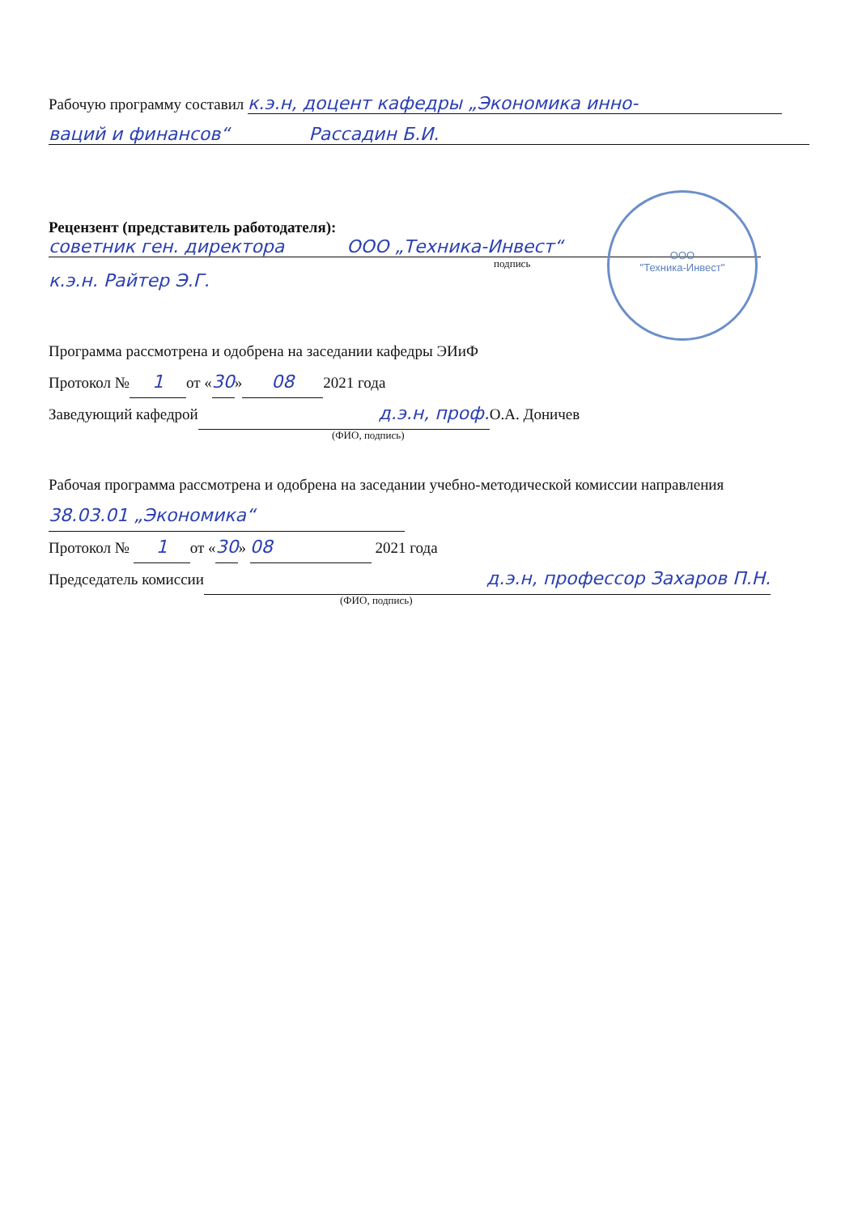Рабочую программу составил к.э.н, доцент кафедры „Экономика инно-
ваций и финансов“ Рассадин Б.И.
Рецензент (представитель работодателя):
советник ген. директора ООО „Техника-Инвест“
подпись
к.э.н. Райтер Э.Г.
ООО
"Техника-Инвест"
Программа рассмотрена и одобрена на заседании кафедры ЭИиФ
Протокол № 1 от «30» 08 2021 года
Заведующий кафедрой д.э.н, проф. О.А. Доничев
(ФИО, подпись)
Рабочая программа рассмотрена и одобрена на заседании учебно-методической комиссии направления
38.03.01 „Экономика“
Протокол № 1 от «30» 08 2021 года
Председатель комиссии д.э.н, профессор Захаров П.Н.
(ФИО, подпись)